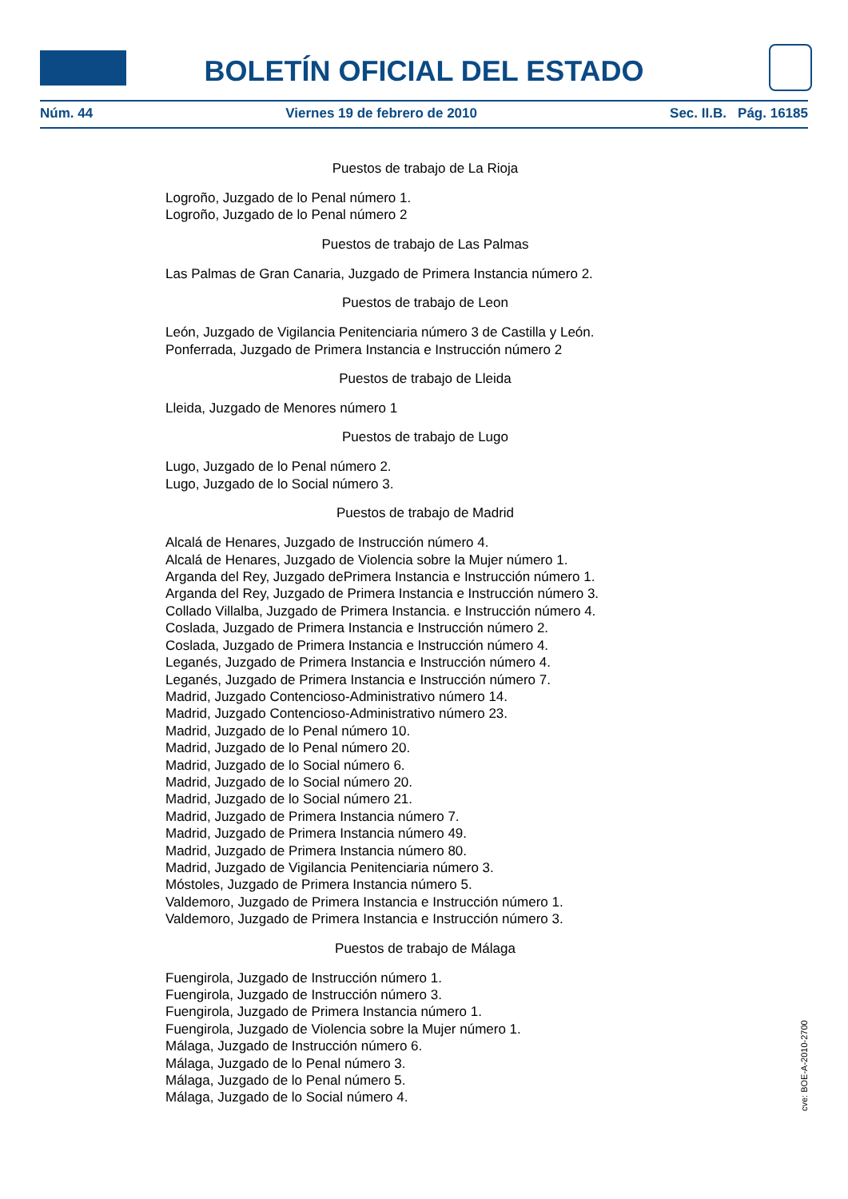BOLETÍN OFICIAL DEL ESTADO
Núm. 44 Viernes 19 de febrero de 2010 Sec. II.B. Pág. 16185
Puestos de trabajo de La Rioja
Logroño, Juzgado de lo Penal número 1.
Logroño, Juzgado de lo Penal número 2
Puestos de trabajo de Las Palmas
Las Palmas de Gran Canaria, Juzgado de Primera Instancia número 2.
Puestos de trabajo de Leon
León, Juzgado de Vigilancia Penitenciaria número 3 de Castilla y León.
Ponferrada, Juzgado de Primera Instancia e Instrucción número 2
Puestos de trabajo de Lleida
Lleida, Juzgado de Menores número 1
Puestos de trabajo de Lugo
Lugo, Juzgado de lo Penal número 2.
Lugo, Juzgado de lo Social número 3.
Puestos de trabajo de Madrid
Alcalá de Henares, Juzgado de Instrucción número 4.
Alcalá de Henares, Juzgado de Violencia sobre la Mujer número 1.
Arganda del Rey, Juzgado dePrimera Instancia e Instrucción número 1.
Arganda del Rey, Juzgado de Primera Instancia e Instrucción número 3.
Collado Villalba, Juzgado de Primera Instancia. e Instrucción número 4.
Coslada, Juzgado de Primera Instancia e Instrucción número 2.
Coslada, Juzgado de Primera Instancia e Instrucción número 4.
Leganés, Juzgado de Primera Instancia e Instrucción número 4.
Leganés, Juzgado de Primera Instancia e Instrucción número 7.
Madrid, Juzgado Contencioso-Administrativo número 14.
Madrid, Juzgado Contencioso-Administrativo número 23.
Madrid, Juzgado de lo Penal número 10.
Madrid, Juzgado de lo Penal número 20.
Madrid, Juzgado de lo Social número 6.
Madrid, Juzgado de lo Social número 20.
Madrid, Juzgado de lo Social número 21.
Madrid, Juzgado de Primera Instancia número 7.
Madrid, Juzgado de Primera Instancia número 49.
Madrid, Juzgado de Primera Instancia número 80.
Madrid, Juzgado de Vigilancia Penitenciaria número 3.
Móstoles, Juzgado de Primera Instancia número 5.
Valdemoro, Juzgado de Primera Instancia e Instrucción número 1.
Valdemoro, Juzgado de Primera Instancia e Instrucción número 3.
Puestos de trabajo de Málaga
Fuengirola, Juzgado de Instrucción número 1.
Fuengirola, Juzgado de Instrucción número 3.
Fuengirola, Juzgado de Primera Instancia número 1.
Fuengirola, Juzgado de Violencia sobre la Mujer número 1.
Málaga, Juzgado de Instrucción número 6.
Málaga, Juzgado de lo Penal número 3.
Málaga, Juzgado de lo Penal número 5.
Málaga, Juzgado de lo Social número 4.
cve: BOE-A-2010-2700